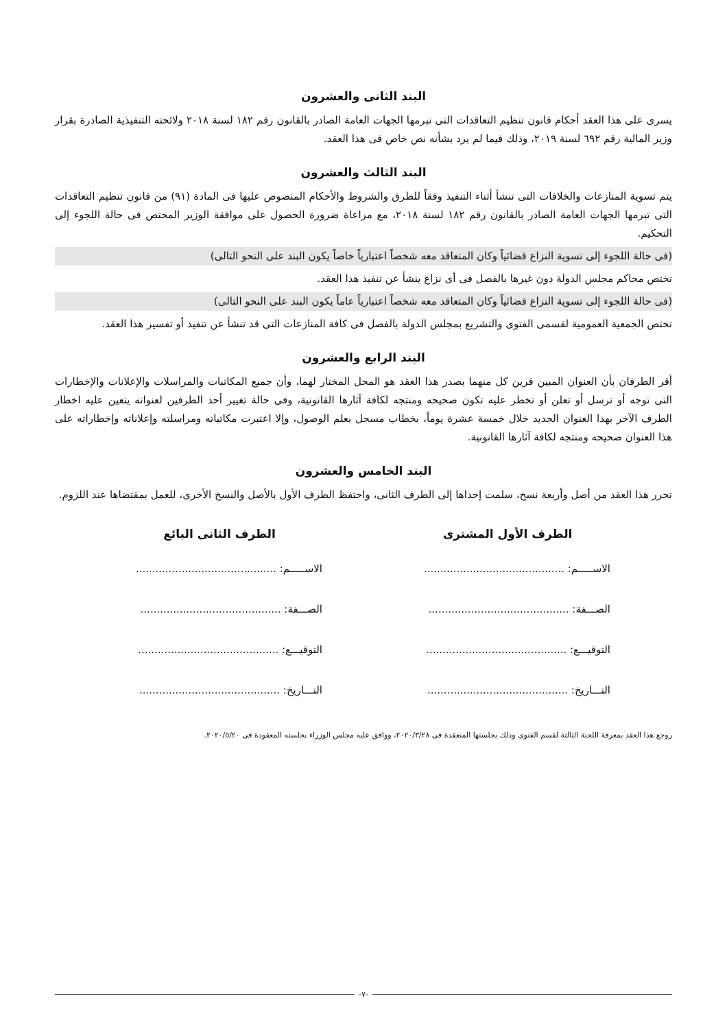البند الثانى والعشرون
يسرى على هذا العقد أحكام قانون تنظيم التعاقدات التى تبرمها الجهات العامة الصادر بالقانون رقم ١٨٢ لسنة ٢٠١٨ ولائحته التنفيذية الصادرة بقرار وزير المالية رقم ٦٩٢ لسنة ٢٠١٩، وذلك فيما لم يرد بشأنه نص خاص فى هذا العقد.
البند الثالث والعشرون
يتم تسوية المنازعات والخلافات التى تنشأ أثناء التنفيذ وفقاً للطرق والشروط والأحكام المنصوص عليها فى المادة (٩١) من قانون تنظيم التعاقدات التى تبرمها الجهات العامة الصادر بالقانون رقم ١٨٢ لسنة ٢٠١٨، مع مراعاة ضرورة الحصول على موافقة الوزير المختص فى حالة اللجوء إلى التحكيم.
(فى حالة اللجوء إلى تسوية النزاع قضائياً وكان المتعاقد معه شخصاً اعتبارياً خاصاً يكون البند على النحو التالى)
تختص محاكم مجلس الدولة دون غيرها بالفصل فى أى نزاع ينشأ عن تنفيذ هذا العقد.
(فى حالة اللجوء إلى تسوية النزاع قضائياً وكان المتعاقد معه شخصاً اعتبارياً عاماً يكون البند على النحو التالى)
تختص الجمعية العمومية لقسمى الفتوى والتشريع بمجلس الدولة بالفصل فى كافة المنازعات التى قد تنشأ عن تنفيذ أو تفسير هذا العقد.
البند الرابع والعشرون
أقر الطرفان بأن العنوان المبين قرين كل منهما بصدر هذا العقد هو المحل المختار لهما، وأن جميع المكاتبات والمراسلات والإعلانات والإخطارات التى توجه أو ترسل أو تعلن أو تخطر عليه تكون صحيحه ومنتجه لكافة آثارها القانونية، وفى حالة تغيير أحد الطرفين لعنوانه يتعين عليه اخطار الطرف الآخر بهذا العنوان الجديد خلال خمسة عشرة يوماً، بخطاب مسجل بعلم الوصول، وإلا اعتبرت مكاتباته ومراسلته وإعلاناته وإخطاراته على هذا العنوان صحيحه ومنتجه لكافة آثارها القانونية.
البند الخامس والعشرون
تحرر هذا العقد من أصل وأربعة نسخ، سلمت إحداها إلى الطرف الثانى، واحتفظ الطرف الأول بالأصل والنسخ الأخرى، للعمل بمقتضاها عند اللزوم.
الطرف الأول المشترى
الاســـــم: ...........................................
الصـــفة: ...........................................
التوقيـــع: ...........................................
التـــاريخ: ...........................................
الطرف الثانى البائع
الاســـــم: ...........................................
الصـــفة: ...........................................
التوقيـــع: ...........................................
التـــاريخ: ...........................................
روجع هذا العقد بمعرفة اللجنة الثالثة لقسم الفتوى وذلك بجلستها المنعقدة فى ٢٠٢٠/٣/٢٨، ووافق عليه مجلس الوزراء بجلسته المعقودة فى ٢٠٢٠/٥/٢٠.
-٧-